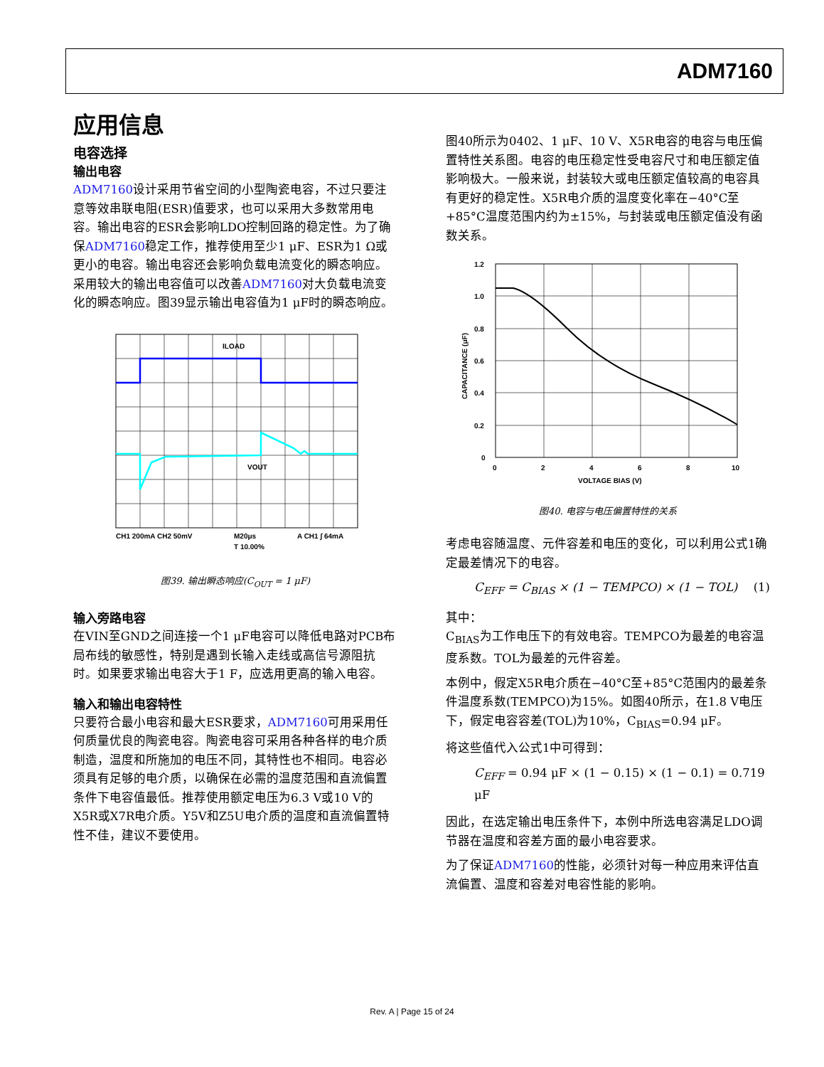ADM7160
应用信息
电容选择
输出电容
ADM7160设计采用节省空间的小型陶瓷电容，不过只要注意等效串联电阻(ESR)值要求，也可以采用大多数常用电容。输出电容的ESR会影响LDO控制回路的稳定性。为了确保ADM7160稳定工作，推荐使用至少1 μF、ESR为1 Ω或更小的电容。输出电容还会影响负载电流变化的瞬态响应。采用较大的输出电容值可以改善ADM7160对大负载电流变化的瞬态响应。图39显示输出电容值为1 μF时的瞬态响应。
ILOAD
VOUT
CH1 200mA CH2 50mV
M20μs
T 10.00%
A CH1 ∫ 64mA
图39. 输出瞬态响应(C<sub>OUT</sub> = 1 μF)
输入旁路电容
在VIN至GND之间连接一个1 μF电容可以降低电路对PCB布局布线的敏感性，特别是遇到长输入走线或高信号源阻抗时。如果要求输出电容大于1 F，应选用更高的输入电容。
输入和输出电容特性
只要符合最小电容和最大ESR要求，ADM7160可用采用任何质量优良的陶瓷电容。陶瓷电容可采用各种各样的电介质制造，温度和所施加的电压不同，其特性也不相同。电容必须具有足够的电介质，以确保在必需的温度范围和直流偏置条件下电容值最低。推荐使用额定电压为6.3 V或10 V的X5R或X7R电介质。Y5V和Z5U电介质的温度和直流偏置特性不佳，建议不要使用。
图40所示为0402、1 μF、10 V、X5R电容的电容与电压偏置特性关系图。电容的电压稳定性受电容尺寸和电压额定值影响极大。一般来说，封装较大或电压额定值较高的电容具有更好的稳定性。X5R电介质的温度变化率在−40°C至+85°C温度范围内约为±15%，与封装或电压额定值没有函数关系。
1.2
1.0
0.8
0.6
0.4
0.2
0
0
2
4
6
8
10
VOLTAGE BIAS (V)
CAPACITANCE (μF)
图40. 电容与电压偏置特性的关系
考虑电容随温度、元件容差和电压的变化，可以利用公式1确定最差情况下的电容。
C<sub>EFF</sub> = C<sub>BIAS</sub> × (1 − TEMPCO) × (1 − TOL) (1)
其中：
C<sub>BIAS</sub>为工作电压下的有效电容。TEMPCO为最差的电容温度系数。TOL为最差的元件容差。
本例中，假定X5R电介质在−40°C至+85°C范围内的最差条件温度系数(TEMPCO)为15%。如图40所示，在1.8 V电压下，假定电容容差(TOL)为10%，C<sub>BIAS</sub>=0.94 μF。
将这些值代入公式1中可得到：
C<sub>EFF</sub> = 0.94 μF × (1 − 0.15) × (1 − 0.1) = 0.719 μF
因此，在选定输出电压条件下，本例中所选电容满足LDO调节器在温度和容差方面的最小电容要求。
为了保证ADM7160的性能，必须针对每一种应用来评估直流偏置、温度和容差对电容性能的影响。
Rev. A | Page 15 of 24